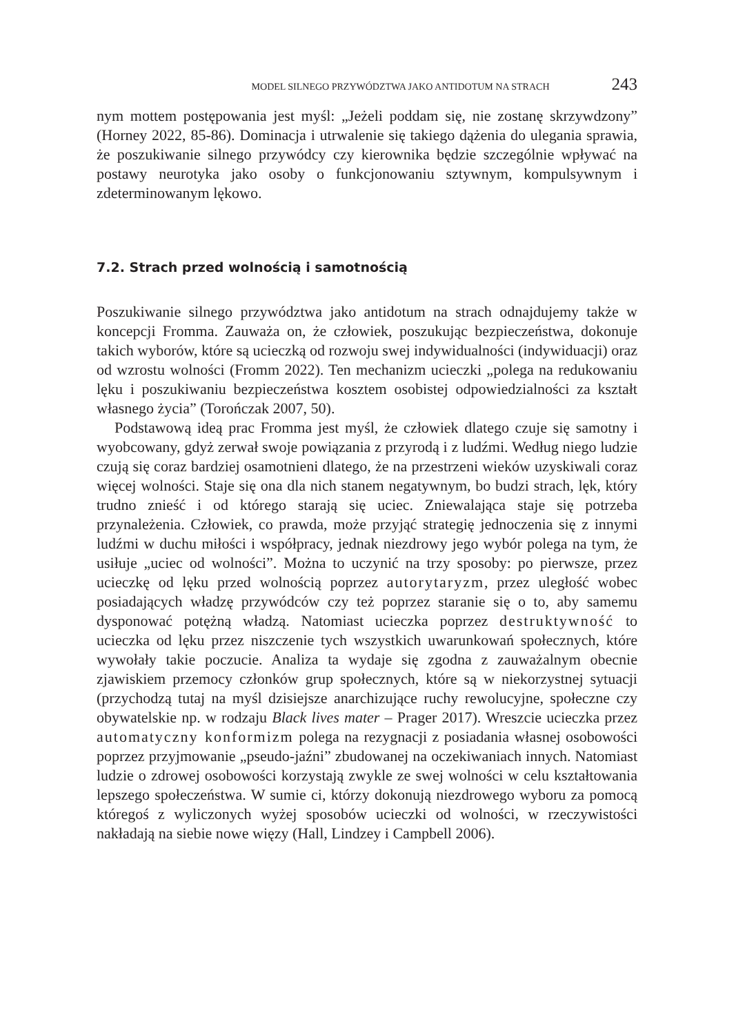MODEL SILNEGO PRZYWÓDZTWA JAKO ANTIDOTUM NA STRACH 243
nym mottem postępowania jest myśl: „Jeżeli poddam się, nie zostanę skrzywdzony” (Horney 2022, 85-86). Dominacja i utrwalenie się takiego dążenia do ulegania sprawia, że poszukiwanie silnego przywódcy czy kierownika będzie szczególnie wpływać na postawy neurotyka jako osoby o funkcjonowaniu sztywnym, kompulsywnym i zdeterminowanym lękowo.
7.2. Strach przed wolnością i samotnością
Poszukiwanie silnego przywództwa jako antidotum na strach odnajdujemy także w koncepcji Fromma. Zauważa on, że człowiek, poszukując bezpieczeństwa, dokonuje takich wyborów, które są ucieczką od rozwoju swej indywidualności (indywiduacji) oraz od wzrostu wolności (Fromm 2022). Ten mechanizm ucieczki „polega na redukowaniu lęku i poszukiwaniu bezpieczeństwa kosztem osobistej odpowiedzialności za kształt własnego życia” (Torończak 2007, 50).
Podstawową ideą prac Fromma jest myśl, że człowiek dlatego czuje się samotny i wyobcowany, gdyż zerwał swoje powiązania z przyrodą i z ludźmi. Według niego ludzie czują się coraz bardziej osamotnieni dlatego, że na przestrzeni wieków uzyskiwali coraz więcej wolności. Staje się ona dla nich stanem negatywnym, bo budzi strach, lęk, który trudno znieść i od którego starają się uciec. Zniewalająca staje się potrzeba przynależenia. Człowiek, co prawda, może przyjąć strategię jednoczenia się z innymi ludźmi w duchu miłości i współpracy, jednak niezdrowy jego wybór polega na tym, że usiłuje „uciec od wolności”. Można to uczynić na trzy sposoby: po pierwsze, przez ucieczkę od lęku przed wolnością poprzez autorytaryzm, przez uległość wobec posiadających władzę przywódców czy też poprzez staranie się o to, aby samemu dysponować potężną władzą. Natomiast ucieczka poprzez destruktywność to ucieczka od lęku przez niszczenie tych wszystkich uwarunkowań społecznych, które wywołały takie poczucie. Analiza ta wydaje się zgodna z zauważalnym obecnie zjawiskiem przemocy członków grup społecznych, które są w niekorzystnej sytuacji (przychodzą tutaj na myśl dzisiejsze anarchizujące ruchy rewolucyjne, społeczne czy obywatelskie np. w rodzaju Black lives mater – Prager 2017). Wreszcie ucieczka przez automatyczny konformizm polega na rezygnacji z posiadania własnej osobowości poprzez przyjmowanie „pseudo-jaźni” zbudowanej na oczekiwaniach innych. Natomiast ludzie o zdrowej osobowości korzystają zwykle ze swej wolności w celu kształtowania lepszego społeczeństwa. W sumie ci, którzy dokonują niezdrowego wyboru za pomocą któregoś z wyliczonych wyżej sposobów ucieczki od wolności, w rzeczywistości nakładają na siebie nowe więzy (Hall, Lindzey i Campbell 2006).